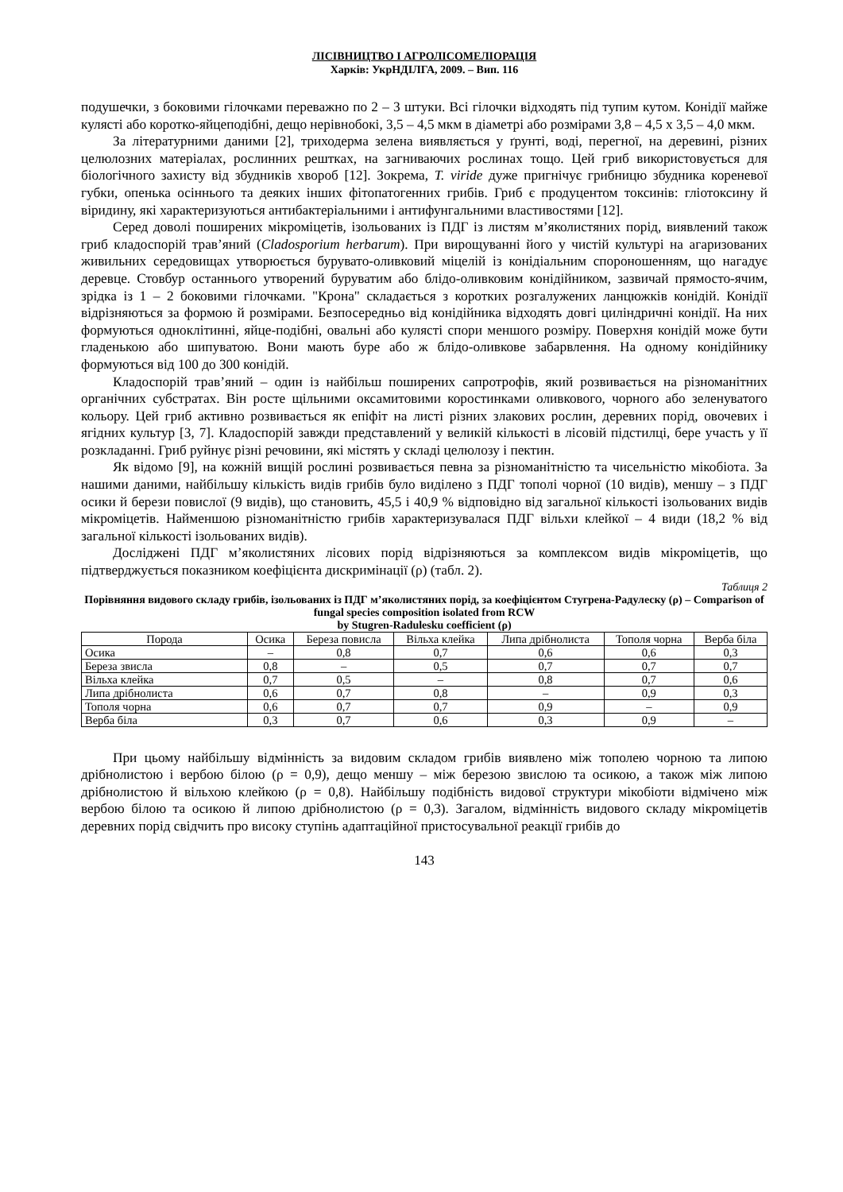ЛІСІВНИЦТВО І АГРОЛІСОМЕЛІОРАЦІЯ
Харків: УкрНДІЛГА, 2009. – Вип. 116
подушечки, з боковими гілочками переважно по 2 – 3 штуки. Всі гілочки відходять під тупим кутом. Конідії майже кулясті або коротко-яйцеподібні, дещо нерівнобокі, 3,5 – 4,5 мкм в діаметрі або розмірами 3,8 – 4,5 х 3,5 – 4,0 мкм.
За літературними даними [2], триходерма зелена виявляється у ґрунті, воді, перегної, на деревині, різних целюлозних матеріалах, рослинних рештках, на загниваючих рослинах тощо. Цей гриб використовується для біологічного захисту від збудників хвороб [12]. Зокрема, T. viride дуже пригнічує грибницю збудника кореневої губки, опенька осіннього та деяких інших фітопатогенних грибів. Гриб є продуцентом токсинів: гліотоксину й віридину, які характеризуються антибактеріальними і антифунгальними властивостями [12].
Серед доволі поширених мікроміцетів, ізольованих із ПДГ із листям м’яколистяних порід, виявлений також гриб кладоспорій трав’яний (Cladosporium herbarum). При вирощуванні його у чистій культурі на агаризованих живильних середовищах утворюється бурувато-оливковий міцелій із конідіальним спороношенням, що нагадує деревце. Стовбур останнього утворений буруватим або блідо-оливковим конідійником, зазвичай прямосто-ячим, зрідка із 1 – 2 боковими гілочками. "Крона" складається з коротких розгалужених ланцюжків конідій. Конідії відрізняються за формою й розмірами. Безпосередньо від конідійника відходять довгі циліндричні конідії. На них формуються одноклітинні, яйце-подібні, овальні або кулясті спори меншого розміру. Поверхня конідій може бути гладенькою або шипуватою. Вони мають буре або ж блідо-оливкове забарвлення. На одному конідійнику формуються від 100 до 300 конідій.
Кладоспорій трав’яний – один із найбільш поширених сапротрофів, який розвивається на різноманітних органічних субстратах. Він росте щільними оксамитовими коростинками оливкового, чорного або зеленуватого кольору. Цей гриб активно розвивається як епіфіт на листі різних злакових рослин, деревних порід, овочевих і ягідних культур [3, 7]. Кладоспорій завжди представлений у великій кількості в лісовій підстилці, бере участь у її розкладанні. Гриб руйнує різні речовини, які містять у складі целюлозу і пектин.
Як відомо [9], на кожній вищій рослині розвивається певна за різноманітністю та чисельністю мікобіота. За нашими даними, найбільшу кількість видів грибів було виділено з ПДГ тополі чорної (10 видів), меншу – з ПДГ осики й берези повислої (9 видів), що становить, 45,5 і 40,9 % відповідно від загальної кількості ізольованих видів мікроміцетів. Найменшою різноманітністю грибів характеризувалася ПДГ вільхи клейкої – 4 види (18,2 % від загальної кількості ізольованих видів).
Досліджені ПДГ м’яколистяних лісових порід відрізняються за комплексом видів мікроміцетів, що підтверджується показником коефіцієнта дискримінації (ρ) (табл. 2).
Таблиця 2
Порівняння видового складу грибів, ізольованих із ПДГ м’яколистяних порід, за коефіцієнтом Стугрена-Радулеску (ρ) – Comparison of fungal species composition isolated from RCW
by Stugren-Radulesku coefficient (ρ)
| Порода | Осика | Береза повисла | Вільха клейка | Липа дрібнолиста | Тополя чорна | Верба біла |
| --- | --- | --- | --- | --- | --- | --- |
| Осика | – | 0,8 | 0,7 | 0,6 | 0,6 | 0,3 |
| Береза звисла | 0,8 | – | 0,5 | 0,7 | 0,7 | 0,7 |
| Вільха клейка | 0,7 | 0,5 | – | 0,8 | 0,7 | 0,6 |
| Липа дрібнолиста | 0,6 | 0,7 | 0,8 | – | 0,9 | 0,3 |
| Тополя чорна | 0,6 | 0,7 | 0,7 | 0,9 | – | 0,9 |
| Верба біла | 0,3 | 0,7 | 0,6 | 0,3 | 0,9 | – |
При цьому найбільшу відмінність за видовим складом грибів виявлено між тополею чорною та липою дрібнолистою і вербою білою (ρ = 0,9), дещо меншу – між березою звислою та осикою, а також між липою дрібнолистою й вільхою клейкою (ρ = 0,8). Найбільшу подібність видової структури мікобіоти відмічено між вербою білою та осикою й липою дрібнолистою (ρ = 0,3). Загалом, відмінність видового складу мікроміцетів деревних порід свідчить про високу ступінь адаптаційної пристосувальної реакції грибів до
143